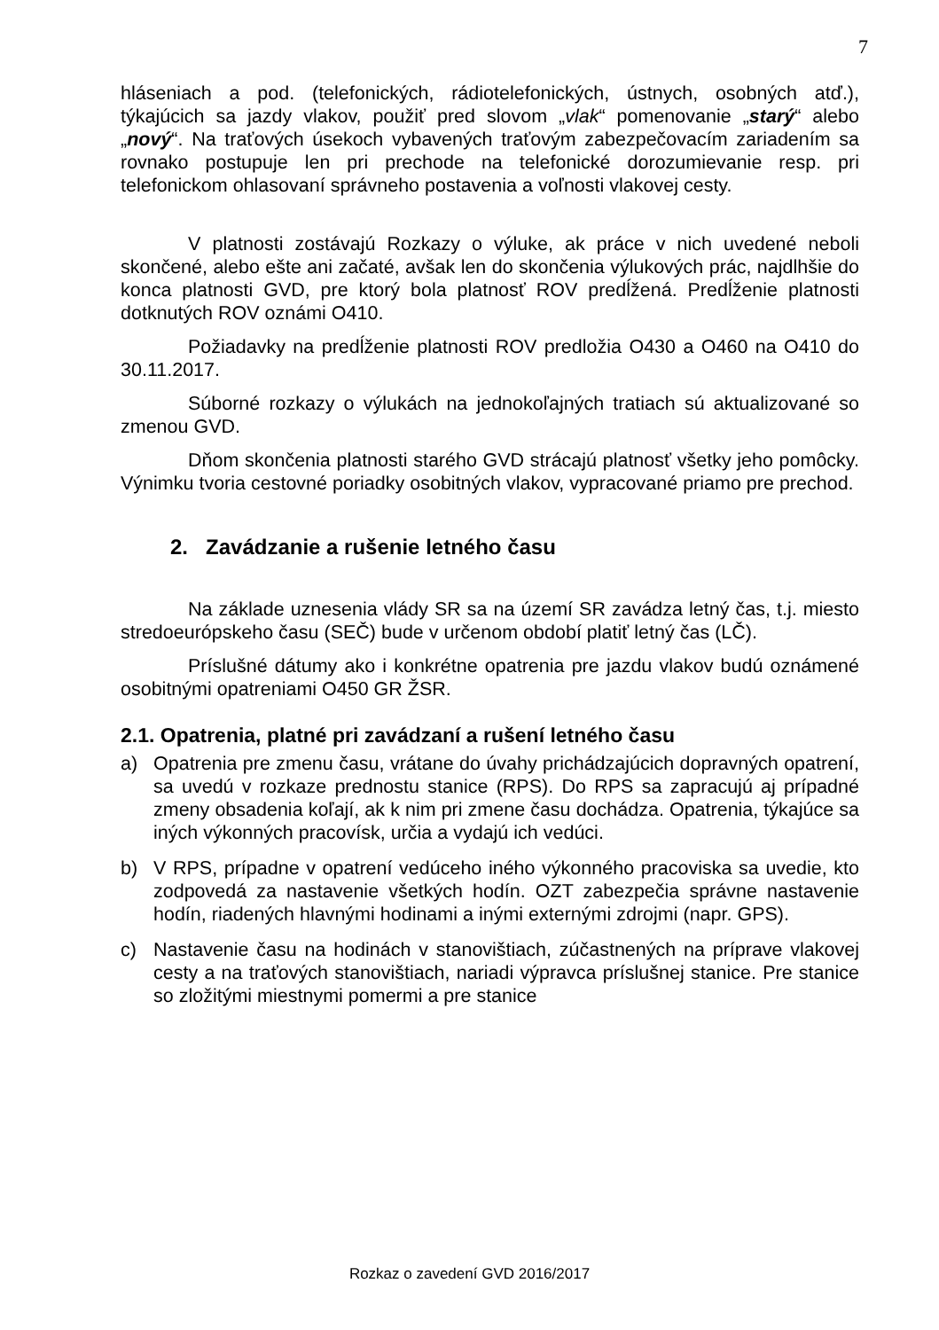7
hláseniach a pod. (telefonických, rádiotelefonických, ústnych, osobných atď.), týkajúcich sa jazdy vlakov, použiť pred slovom „vlak“ pomenovanie „starý“ alebo „nový“. Na traťových úsekoch vybavených traťovým zabezpečovacím zariadením sa rovnako postupuje len pri prechode na telefonické dorozumievanie resp. pri telefonickom ohlasovaní správneho postavenia a voľnosti vlakovej cesty.
V platnosti zostávajú Rozkazy o výluke, ak práce v nich uvedené neboli skončené, alebo ešte ani začaté, avšak len do skončenia výlukových prác, najdlhšie do konca platnosti GVD, pre ktorý bola platnosť ROV predĺžená. Predĺženie platnosti dotknutých ROV oznámi O410.
Požiadavky na predĺženie platnosti ROV predložia O430 a O460 na O410 do 30.11.2017.
Súborné rozkazy o výlukách na jednokoľajných tratiach sú aktualizované so zmenou GVD.
Dňom skončenia platnosti starého GVD strácajú platnosť všetky jeho pomôcky. Výnimku tvoria cestovné poriadky osobitných vlakov, vypracované priamo pre prechod.
2. Zavádzanie a rušenie letného času
Na základe uznesenia vlády SR sa na území SR zavádza letný čas, t.j. miesto stredoeurópskeho času (SEČ) bude v určenom období platiť letný čas (LČ).
Príslušné dátumy ako i konkrétne opatrenia pre jazdu vlakov budú oznámené osobitnými opatreniami O450 GR ŽSR.
2.1. Opatrenia, platné pri zavádzaní a rušení letného času
a) Opatrenia pre zmenu času, vrátane do úvahy prichádzajúcich dopravných opatrení, sa uvedú v rozkaze prednostu stanice (RPS). Do RPS sa zapracujú aj prípadné zmeny obsadenia koľají, ak k nim pri zmene času dochádza. Opatrenia, týkajúce sa iných výkonných pracovísk, určia a vydajú ich vedúci.
b) V RPS, prípadne v opatrení vedúceho iného výkonného pracoviska sa uvedie, kto zodpovedá za nastavenie všetkých hodín. OZT zabezpečia správne nastavenie hodín, riadených hlavnými hodinami a inými externými zdrojmi (napr. GPS).
c) Nastavenie času na hodinách v stanovištiach, zúčastnených na príprave vlakovej cesty a na traťových stanovištiach, nariadi výpravca príslušnej stanice. Pre stanice so zložitými miestnymi pomermi a pre stanice
Rozkaz o zavedení GVD 2016/2017